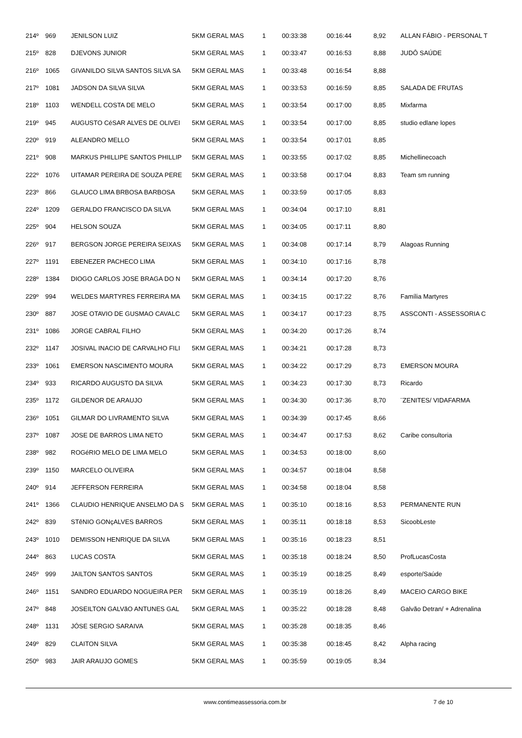| 214º | 969 | JENILSON LUIZ | 5KM GERAL MAS | 1 | 00:33:38 | 00:16:44 | 8,92 | ALLAN FÁBIO - PERSONAL T |
| 215º | 828 | DJEVONS JUNIOR | 5KM GERAL MAS | 1 | 00:33:47 | 00:16:53 | 8,88 | JUDÔ SAÚDE |
| 216º | 1065 | GIVANILDO SILVA SANTOS SILVA SA | 5KM GERAL MAS | 1 | 00:33:48 | 00:16:54 | 8,88 | |
| 217º | 1081 | JADSON DA SILVA SILVA | 5KM GERAL MAS | 1 | 00:33:53 | 00:16:59 | 8,85 | SALADA DE FRUTAS |
| 218º | 1103 | WENDELL COSTA DE MELO | 5KM GERAL MAS | 1 | 00:33:54 | 00:17:00 | 8,85 | Mixfarma |
| 219º | 945 | AUGUSTO CéSAR ALVES DE OLIVEI | 5KM GERAL MAS | 1 | 00:33:54 | 00:17:00 | 8,85 | studio edlane lopes |
| 220º | 919 | ALEANDRO MELLO | 5KM GERAL MAS | 1 | 00:33:54 | 00:17:01 | 8,85 | |
| 221º | 908 | MARKUS PHILLIPE SANTOS PHILLIP | 5KM GERAL MAS | 1 | 00:33:55 | 00:17:02 | 8,85 | Michellinecoach |
| 222º | 1076 | UITAMAR PEREIRA DE SOUZA PERE | 5KM GERAL MAS | 1 | 00:33:58 | 00:17:04 | 8,83 | Team sm running |
| 223º | 866 | GLAUCO LIMA BRBOSA BARBOSA | 5KM GERAL MAS | 1 | 00:33:59 | 00:17:05 | 8,83 | |
| 224º | 1209 | GERALDO FRANCISCO DA SILVA | 5KM GERAL MAS | 1 | 00:34:04 | 00:17:10 | 8,81 | |
| 225º | 904 | HELSON SOUZA | 5KM GERAL MAS | 1 | 00:34:05 | 00:17:11 | 8,80 | |
| 226º | 917 | BERGSON JORGE PEREIRA SEIXAS | 5KM GERAL MAS | 1 | 00:34:08 | 00:17:14 | 8,79 | Alagoas Running |
| 227º | 1191 | EBENEZER PACHECO LIMA | 5KM GERAL MAS | 1 | 00:34:10 | 00:17:16 | 8,78 | |
| 228º | 1384 | DIOGO CARLOS JOSE BRAGA DO N | 5KM GERAL MAS | 1 | 00:34:14 | 00:17:20 | 8,76 | |
| 229º | 994 | WELDES MARTYRES FERREIRA MA | 5KM GERAL MAS | 1 | 00:34:15 | 00:17:22 | 8,76 | Família Martyres |
| 230º | 887 | JOSE OTAVIO DE GUSMAO CAVALC | 5KM GERAL MAS | 1 | 00:34:17 | 00:17:23 | 8,75 | ASSCONTI - ASSESSORIA C |
| 231º | 1086 | JORGE CABRAL FILHO | 5KM GERAL MAS | 1 | 00:34:20 | 00:17:26 | 8,74 | |
| 232º | 1147 | JOSIVAL INACIO DE CARVALHO FILI | 5KM GERAL MAS | 1 | 00:34:21 | 00:17:28 | 8,73 | |
| 233º | 1061 | EMERSON NASCIMENTO MOURA | 5KM GERAL MAS | 1 | 00:34:22 | 00:17:29 | 8,73 | EMERSON MOURA |
| 234º | 933 | RICARDO AUGUSTO DA SILVA | 5KM GERAL MAS | 1 | 00:34:23 | 00:17:30 | 8,73 | Ricardo |
| 235º | 1172 | GILDENOR DE ARAUJO | 5KM GERAL MAS | 1 | 00:34:30 | 00:17:36 | 8,70 | ¨ZENITES/ VIDAFARMA |
| 236º | 1051 | GILMAR DO LIVRAMENTO SILVA | 5KM GERAL MAS | 1 | 00:34:39 | 00:17:45 | 8,66 | |
| 237º | 1087 | JOSE DE BARROS LIMA NETO | 5KM GERAL MAS | 1 | 00:34:47 | 00:17:53 | 8,62 | Caribe consultoria |
| 238º | 982 | ROGéRIO MELO DE LIMA MELO | 5KM GERAL MAS | 1 | 00:34:53 | 00:18:00 | 8,60 | |
| 239º | 1150 | MARCELO OLIVEIRA | 5KM GERAL MAS | 1 | 00:34:57 | 00:18:04 | 8,58 | |
| 240º | 914 | JEFFERSON FERREIRA | 5KM GERAL MAS | 1 | 00:34:58 | 00:18:04 | 8,58 | |
| 241º | 1366 | CLAUDIO HENRIQUE ANSELMO DA S | 5KM GERAL MAS | 1 | 00:35:10 | 00:18:16 | 8,53 | PERMANENTE RUN |
| 242º | 839 | STêNIO GONçALVES BARROS | 5KM GERAL MAS | 1 | 00:35:11 | 00:18:18 | 8,53 | SicoobLeste |
| 243º | 1010 | DEMISSON HENRIQUE DA SILVA | 5KM GERAL MAS | 1 | 00:35:16 | 00:18:23 | 8,51 | |
| 244º | 863 | LUCAS COSTA | 5KM GERAL MAS | 1 | 00:35:18 | 00:18:24 | 8,50 | ProfLucasCosta |
| 245º | 999 | JAILTON SANTOS SANTOS | 5KM GERAL MAS | 1 | 00:35:19 | 00:18:25 | 8,49 | esporte/Saúde |
| 246º | 1151 | SANDRO EDUARDO NOGUEIRA PER | 5KM GERAL MAS | 1 | 00:35:19 | 00:18:26 | 8,49 | MACEIO CARGO BIKE |
| 247º | 848 | JOSEILTON GALVãO ANTUNES GAL | 5KM GERAL MAS | 1 | 00:35:22 | 00:18:28 | 8,48 | Galvão Detran/ + Adrenalina |
| 248º | 1131 | JÓSE SERGIO SARAIVA | 5KM GERAL MAS | 1 | 00:35:28 | 00:18:35 | 8,46 | |
| 249º | 829 | CLAITON SILVA | 5KM GERAL MAS | 1 | 00:35:38 | 00:18:45 | 8,42 | Alpha racing |
| 250º | 983 | JAIR ARAUJO GOMES | 5KM GERAL MAS | 1 | 00:35:59 | 00:19:05 | 8,34 | |
www.contimeassessoria.com.br 7 de 10